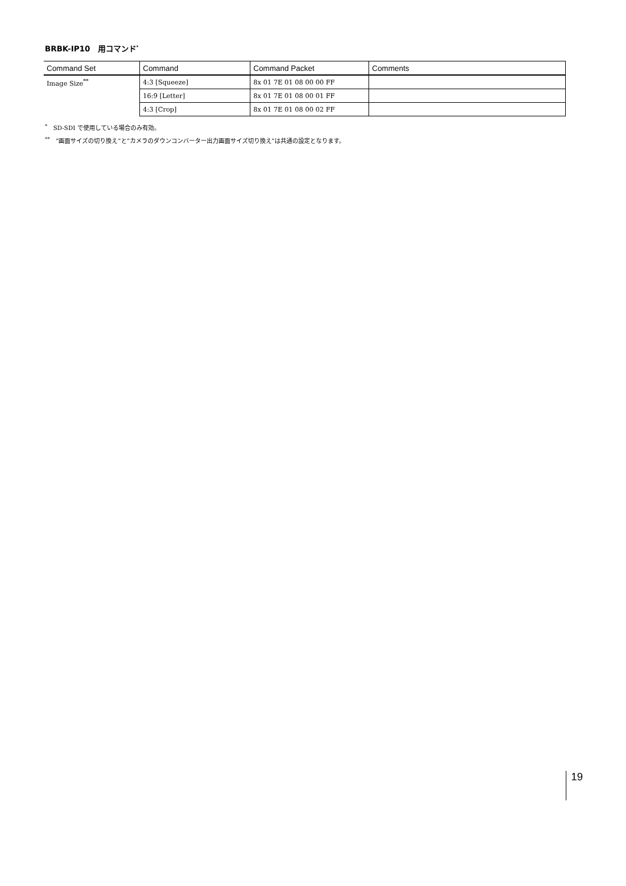BRBK-IP10　用コマンド<sup>*</sup>
| Command Set | Command | Command Packet | Comments |
| --- | --- | --- | --- |
| Image Size<sup>**</sup> | 4:3 [Squeeze] | 8x 01 7E 01 08 00 00 FF | |
| | 16:9 [Letter] | 8x 01 7E 01 08 00 01 FF | |
| | 4:3 [Crop] | 8x 01 7E 01 08 00 02 FF | |
<sup>*</sup>　SD-SDI で使用している場合のみ有効。
<sup>**</sup>　“画面サイズの切り換え”と“カメラのダウンコンバーター出力画面サイズ切り換え”は共通の設定となります。
19